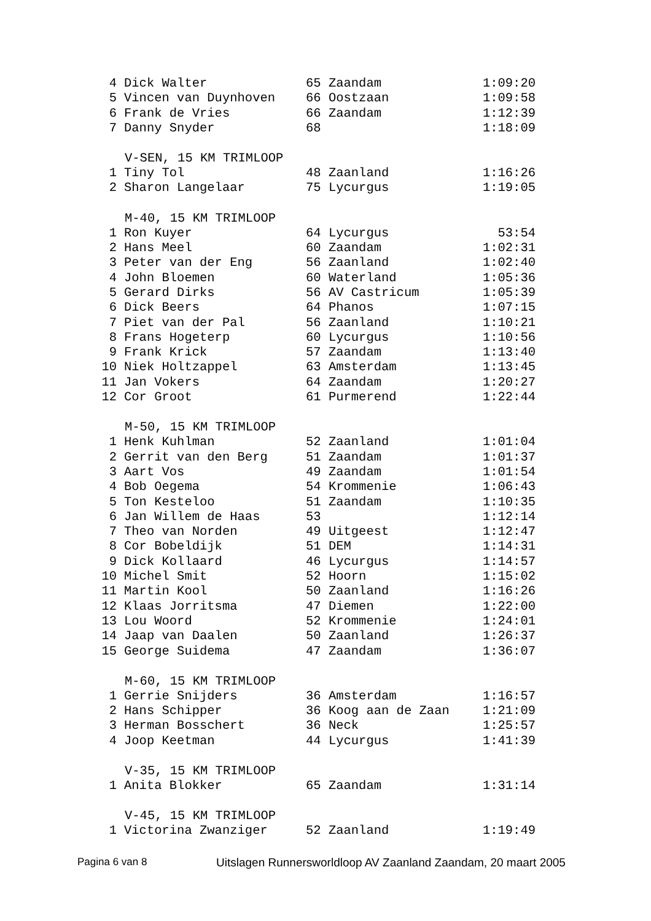| 4 | Dick Walter | 65 Zaandam | 1:09:20 |
| 5 | Vincen van Duynhoven | 66 Oostzaan | 1:09:58 |
| 6 | Frank de Vries | 66 Zaandam | 1:12:39 |
| 7 | Danny Snyder | 68 | 1:18:09 |
| | V-SEN, 15 KM TRIMLOOP | | |
| 1 | Tiny Tol | 48 Zaanland | 1:16:26 |
| 2 | Sharon Langelaar | 75 Lycurgus | 1:19:05 |
| | M-40, 15 KM TRIMLOOP | | |
| 1 | Ron Kuyer | 64 Lycurgus | 53:54 |
| 2 | Hans Meel | 60 Zaandam | 1:02:31 |
| 3 | Peter van der Eng | 56 Zaanland | 1:02:40 |
| 4 | John Bloemen | 60 Waterland | 1:05:36 |
| 5 | Gerard Dirks | 56 AV Castricum | 1:05:39 |
| 6 | Dick Beers | 64 Phanos | 1:07:15 |
| 7 | Piet van der Pal | 56 Zaanland | 1:10:21 |
| 8 | Frans Hogeterp | 60 Lycurgus | 1:10:56 |
| 9 | Frank Krick | 57 Zaandam | 1:13:40 |
| 10 | Niek Holtzappel | 63 Amsterdam | 1:13:45 |
| 11 | Jan Vokers | 64 Zaandam | 1:20:27 |
| 12 | Cor Groot | 61 Purmerend | 1:22:44 |
| | M-50, 15 KM TRIMLOOP | | |
| 1 | Henk Kuhlman | 52 Zaanland | 1:01:04 |
| 2 | Gerrit van den Berg | 51 Zaandam | 1:01:37 |
| 3 | Aart Vos | 49 Zaandam | 1:01:54 |
| 4 | Bob Oegema | 54 Krommenie | 1:06:43 |
| 5 | Ton Kesteloo | 51 Zaandam | 1:10:35 |
| 6 | Jan Willem de Haas | 53 | 1:12:14 |
| 7 | Theo van Norden | 49 Uitgeest | 1:12:47 |
| 8 | Cor Bobeldijk | 51 DEM | 1:14:31 |
| 9 | Dick Kollaard | 46 Lycurgus | 1:14:57 |
| 10 | Michel Smit | 52 Hoorn | 1:15:02 |
| 11 | Martin Kool | 50 Zaanland | 1:16:26 |
| 12 | Klaas Jorritsma | 47 Diemen | 1:22:00 |
| 13 | Lou Woord | 52 Krommenie | 1:24:01 |
| 14 | Jaap van Daalen | 50 Zaanland | 1:26:37 |
| 15 | George Suidema | 47 Zaandam | 1:36:07 |
| | M-60, 15 KM TRIMLOOP | | |
| 1 | Gerrie Snijders | 36 Amsterdam | 1:16:57 |
| 2 | Hans Schipper | 36 Koog aan de Zaan | 1:21:09 |
| 3 | Herman Bosschert | 36 Neck | 1:25:57 |
| 4 | Joop Keetman | 44 Lycurgus | 1:41:39 |
| | V-35, 15 KM TRIMLOOP | | |
| 1 | Anita Blokker | 65 Zaandam | 1:31:14 |
| | V-45, 15 KM TRIMLOOP | | |
| 1 | Victorina Zwanziger | 52 Zaanland | 1:19:49 |
Pagina 6 van 8 Uitslagen Runnersworldloop AV Zaanland Zaandam, 20 maart 2005